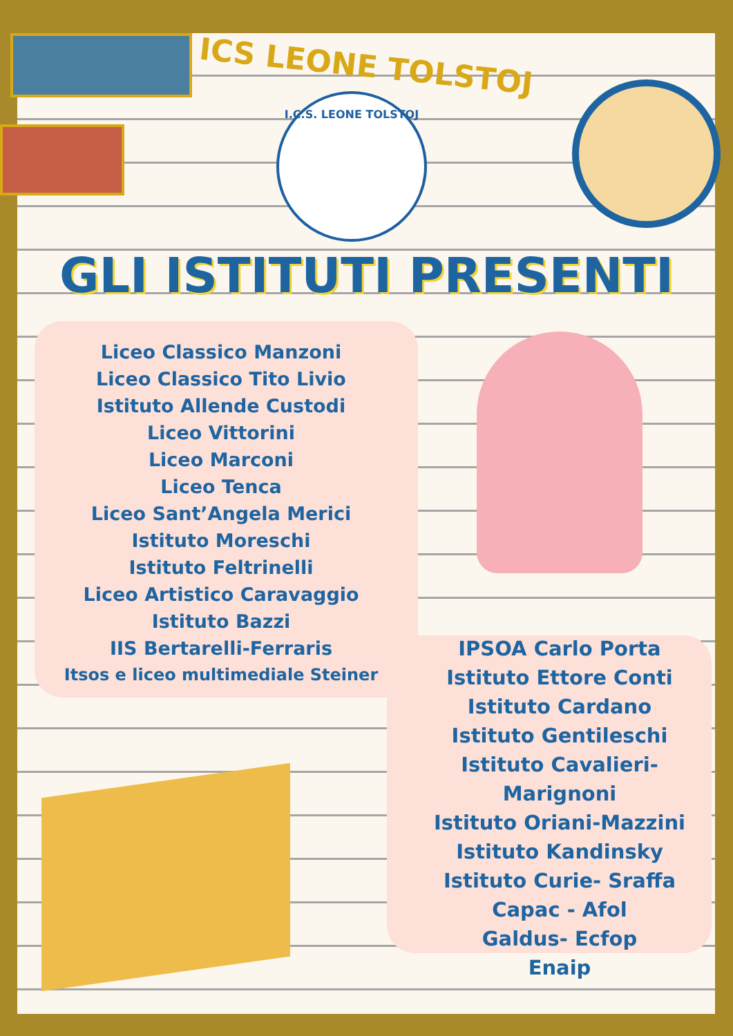ICS LEONE TOLSTOJ
I.C.S. LEONE TOLSTOJ
GLI ISTITUTI PRESENTI
Liceo Classico Manzoni
Liceo Classico Tito Livio
Istituto Allende Custodi
Liceo Vittorini
Liceo Marconi
Liceo Tenca
Liceo Sant’Angela Merici
Istituto Moreschi
Istituto Feltrinelli
Liceo Artistico Caravaggio
Istituto Bazzi
IIS Bertarelli-Ferraris
Itsos e liceo multimediale Steiner
IPSOA Carlo Porta
Istituto Ettore Conti
Istituto Cardano
Istituto Gentileschi
Istituto Cavalieri- Marignoni
Istituto Oriani-Mazzini
Istituto Kandinsky
Istituto Curie- Sraffa
Capac - Afol
Galdus- Ecfop
Enaip